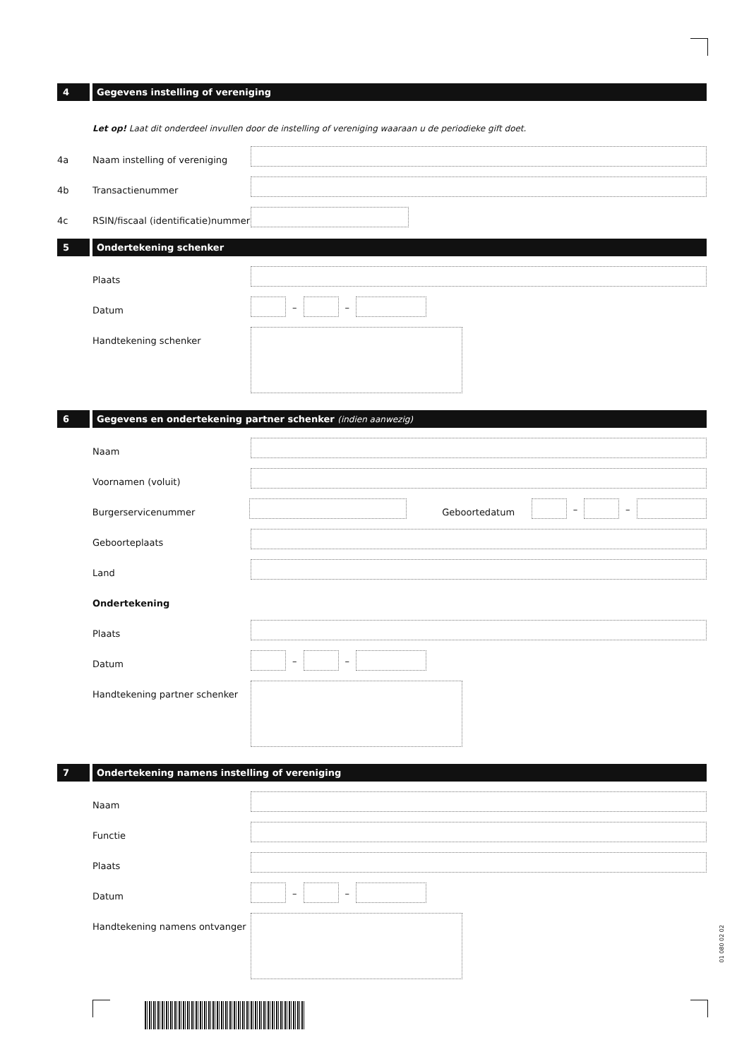4 Gegevens instelling of vereniging
Let op! Laat dit onderdeel invullen door de instelling of vereniging waaraan u de periodieke gift doet.
4a Naam instelling of vereniging
4b Transactienummer
4c RSIN/fiscaal (identificatie)nummer
5 Ondertekening schenker
Plaats
Datum
– –
Handtekening schenker
6 Gegevens en ondertekening partner schenker (indien aanwezig)
Naam
Voornamen (voluit)
Burgerservicenummer Geboortedatum
– –
Geboorteplaats
Land
Ondertekening
Plaats
Datum
– –
Handtekening partner schenker
7 Ondertekening namens instelling of vereniging
Naam
Functie
Plaats
Datum
– –
Handtekening namens ontvanger
01 080 02 02